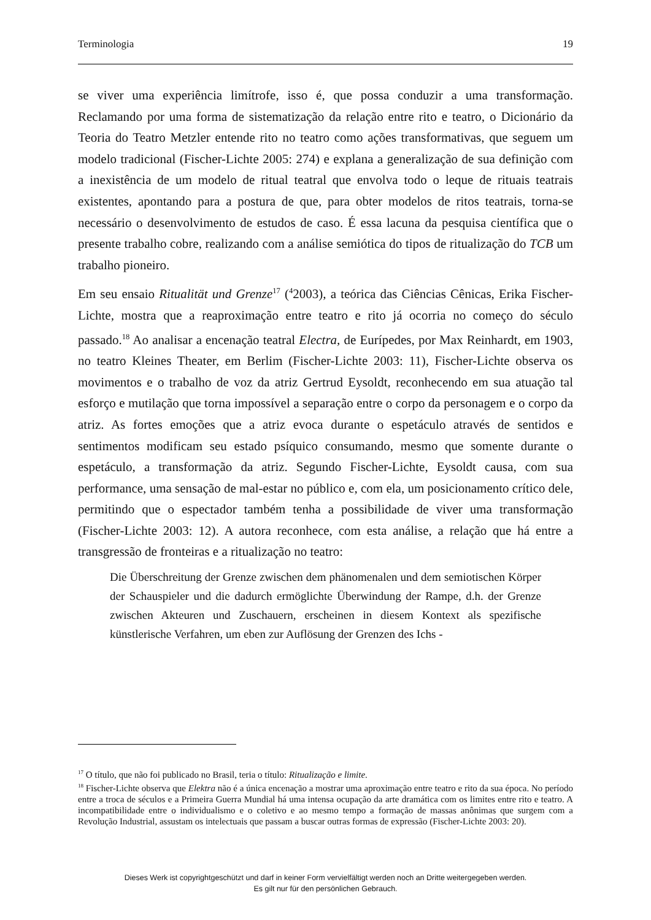Terminologia 19
se viver uma experiência limítrofe, isso é, que possa conduzir a uma transformação. Reclamando por uma forma de sistematização da relação entre rito e teatro, o Dicionário da Teoria do Teatro Metzler entende rito no teatro como ações transformativas, que seguem um modelo tradicional (Fischer-Lichte 2005: 274) e explana a generalização de sua definição com a inexistência de um modelo de ritual teatral que envolva todo o leque de rituais teatrais existentes, apontando para a postura de que, para obter modelos de ritos teatrais, torna-se necessário o desenvolvimento de estudos de caso. É essa lacuna da pesquisa científica que o presente trabalho cobre, realizando com a análise semiótica do tipos de ritualização do TCB um trabalho pioneiro.
Em seu ensaio Ritualität und Grenze<sup>17</sup> (<sup>4</sup>2003), a teórica das Ciências Cênicas, Erika Fischer-Lichte, mostra que a reaproximação entre teatro e rito já ocorria no começo do século passado.<sup>18</sup> Ao analisar a encenação teatral Electra, de Eurípedes, por Max Reinhardt, em 1903, no teatro Kleines Theater, em Berlim (Fischer-Lichte 2003: 11), Fischer-Lichte observa os movimentos e o trabalho de voz da atriz Gertrud Eysoldt, reconhecendo em sua atuação tal esforço e mutilação que torna impossível a separação entre o corpo da personagem e o corpo da atriz. As fortes emoções que a atriz evoca durante o espetáculo através de sentidos e sentimentos modificam seu estado psíquico consumando, mesmo que somente durante o espetáculo, a transformação da atriz. Segundo Fischer-Lichte, Eysoldt causa, com sua performance, uma sensação de mal-estar no público e, com ela, um posicionamento crítico dele, permitindo que o espectador também tenha a possibilidade de viver uma transformação (Fischer-Lichte 2003: 12). A autora reconhece, com esta análise, a relação que há entre a transgressão de fronteiras e a ritualização no teatro:
Die Überschreitung der Grenze zwischen dem phänomenalen und dem semiotischen Körper der Schauspieler und die dadurch ermöglichte Überwindung der Rampe, d.h. der Grenze zwischen Akteuren und Zuschauern, erscheinen in diesem Kontext als spezifische künstlerische Verfahren, um eben zur Auflösung der Grenzen des Ichs -
<sup>17</sup> O título, que não foi publicado no Brasil, teria o título: Ritualização e limite.
<sup>18</sup> Fischer-Lichte observa que Elektra não é a única encenação a mostrar uma aproximação entre teatro e rito da sua época. No período entre a troca de séculos e a Primeira Guerra Mundial há uma intensa ocupação da arte dramática com os limites entre rito e teatro. A incompatibilidade entre o individualismo e o coletivo e ao mesmo tempo a formação de massas anônimas que surgem com a Revolução Industrial, assustam os intelectuais que passam a buscar outras formas de expressão (Fischer-Lichte 2003: 20).
Dieses Werk ist copyrightgeschützt und darf in keiner Form vervielfältigt werden noch an Dritte weitergegeben werden.
Es gilt nur für den persönlichen Gebrauch.